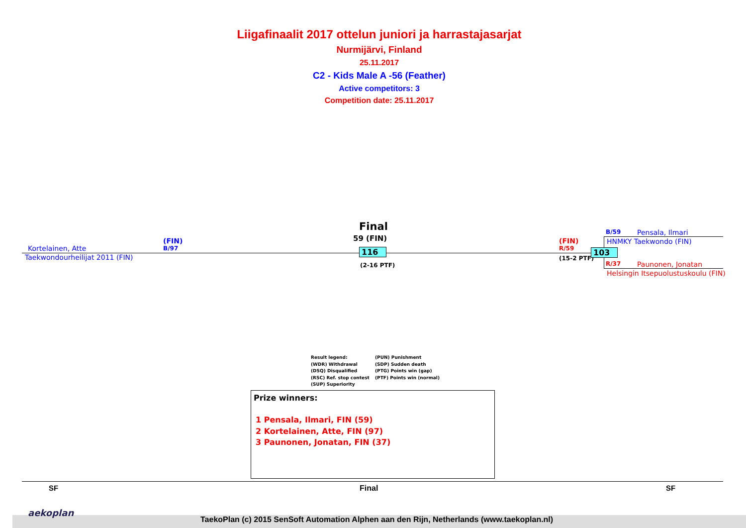Liigafinaalit 2017 ottelun juniori ja harrastajasarjat
Nurmijärvi, Finland
25.11.2017
C2 - Kids Male A -56 (Feather)
Active competitors: 3
Competition date: 25.11.2017
Kortelainen, Atte
Taekwondourheilijat 2011 (FIN)
(FIN)
B/97
Final
59 (FIN)
116
(2-16 PTF)
(FIN)
R/59
(15-2 PTF)
103
B/59 Pensala, Ilmari
HNMKY Taekwondo (FIN)
R/37 Paunonen, Jonatan
Helsingin Itsepuolustuskoulu (FIN)
Result legend:
(WDR) Withdrawal
(DSQ) Disqualified
(RSC) Ref. stop contest
(SUP) Superiority
(PUN) Punishment
(SDP) Sudden death
(PTG) Points win (gap)
(PTF) Points win (normal)
Prize winners:
1 Pensala, Ilmari, FIN (59)
2 Kortelainen, Atte, FIN (97)
3 Paunonen, Jonatan, FIN (37)
SF Final SF
aekoplan
TaekoPlan (c) 2015 SenSoft Automation Alphen aan den Rijn, Netherlands (www.taekoplan.nl)